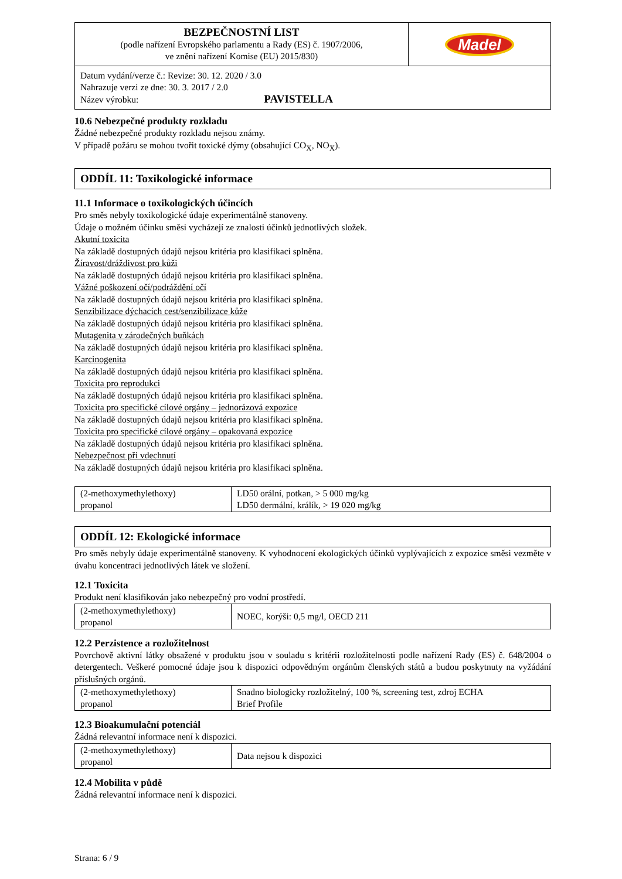| BEZPEČNOSTNÍ LIST (podle nařízení Evropského parlamentu a Rady (ES) č. 1907/2006, ve znění nařízení Komise (EU) 2015/830) | Madel |
| Datum vydání/verze č.: Revize: 30. 12. 2020 / 3.0 Nahrazuje verzi ze dne: 30. 3. 2017 / 2.0 Název výrobku: PAVISTELLA | |
10.6 Nebezpečné produkty rozkladu
Žádné nebezpečné produkty rozkladu nejsou známy.
V případě požáru se mohou tvořit toxické dýmy (obsahující CO<sub>X</sub>, NO<sub>X</sub>).
ODDÍL 11: Toxikologické informace
11.1 Informace o toxikologických účincích
Pro směs nebyly toxikologické údaje experimentálně stanoveny.
Údaje o možném účinku směsi vycházejí ze znalosti účinků jednotlivých složek.
Akutní toxicita
Na základě dostupných údajů nejsou kritéria pro klasifikaci splněna.
Žíravost/dráždivost pro kůži
Na základě dostupných údajů nejsou kritéria pro klasifikaci splněna.
Vážné poškození očí/podráždění očí
Na základě dostupných údajů nejsou kritéria pro klasifikaci splněna.
Senzibilizace dýchacích cest/senzibilizace kůže
Na základě dostupných údajů nejsou kritéria pro klasifikaci splněna.
Mutagenita v zárodečných buňkách
Na základě dostupných údajů nejsou kritéria pro klasifikaci splněna.
Karcinogenita
Na základě dostupných údajů nejsou kritéria pro klasifikaci splněna.
Toxicita pro reprodukci
Na základě dostupných údajů nejsou kritéria pro klasifikaci splněna.
Toxicita pro specifické cílové orgány – jednorázová expozice
Na základě dostupných údajů nejsou kritéria pro klasifikaci splněna.
Toxicita pro specifické cílové orgány – opakovaná expozice
Na základě dostupných údajů nejsou kritéria pro klasifikaci splněna.
Nebezpečnost při vdechnutí
Na základě dostupných údajů nejsou kritéria pro klasifikaci splněna.
| (2-methoxymethylethoxy) propanol | LD50 orální, potkan, > 5 000 mg/kg LD50 dermální, králík, > 19 020 mg/kg |
ODDÍL 12: Ekologické informace
Pro směs nebyly údaje experimentálně stanoveny. K vyhodnocení ekologických účinků vyplývajících z expozice směsi vezměte v úvahu koncentraci jednotlivých látek ve složení.
12.1 Toxicita
Produkt není klasifikován jako nebezpečný pro vodní prostředí.
| (2-methoxymethylethoxy) propanol | NOEC, korýši: 0,5 mg/l, OECD 211 |
12.2 Perzistence a rozložitelnost
Povrchově aktivní látky obsažené v produktu jsou v souladu s kritérii rozložitelnosti podle nařízení Rady (ES) č. 648/2004 o detergentech. Veškeré pomocné údaje jsou k dispozici odpovědným orgánům členských států a budou poskytnuty na vyžádání příslušných orgánů.
| (2-methoxymethylethoxy) propanol | Snadno biologicky rozložitelný, 100 %, screening test, zdroj ECHA Brief Profile |
12.3 Bioakumulační potenciál
Žádná relevantní informace není k dispozici.
| (2-methoxymethylethoxy) propanol | Data nejsou k dispozici |
12.4 Mobilita v půdě
Žádná relevantní informace není k dispozici.
Strana: 6 / 9